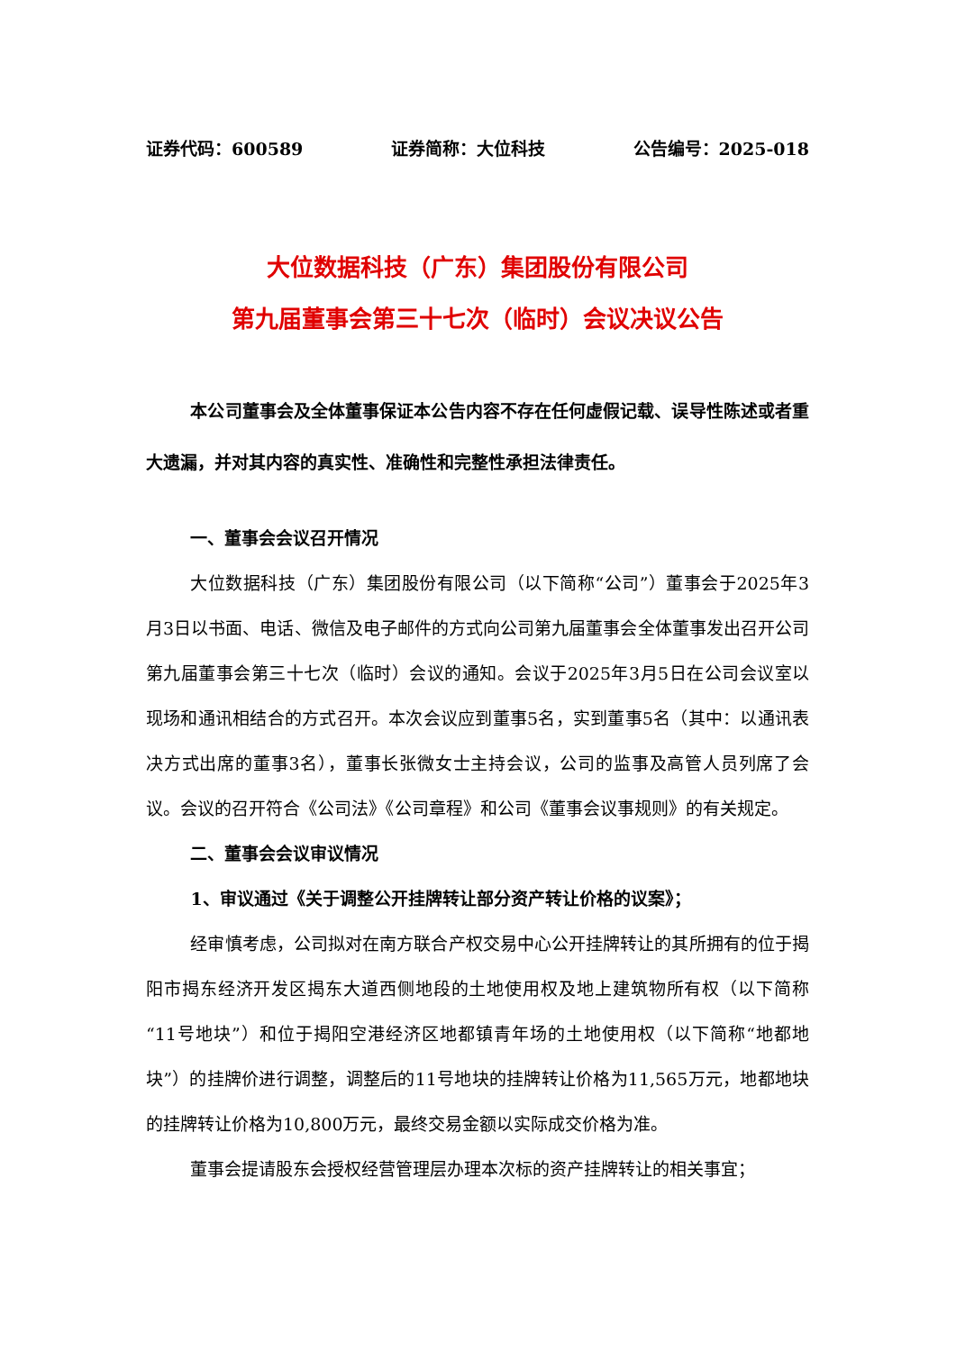证券代码：600589 证券简称：大位科技 公告编号：2025-018
大位数据科技（广东）集团股份有限公司
第九届董事会第三十七次（临时）会议决议公告
本公司董事会及全体董事保证本公告内容不存在任何虚假记载、误导性陈述或者重大遗漏，并对其内容的真实性、准确性和完整性承担法律责任。
一、董事会会议召开情况
大位数据科技（广东）集团股份有限公司（以下简称“公司”）董事会于2025年3月3日以书面、电话、微信及电子邮件的方式向公司第九届董事会全体董事发出召开公司第九届董事会第三十七次（临时）会议的通知。会议于2025年3月5日在公司会议室以现场和通讯相结合的方式召开。本次会议应到董事5名，实到董事5名（其中：以通讯表决方式出席的董事3名），董事长张微女士主持会议，公司的监事及高管人员列席了会议。会议的召开符合《公司法》《公司章程》和公司《董事会议事规则》的有关规定。
二、董事会会议审议情况
1、审议通过《关于调整公开挂牌转让部分资产转让价格的议案》；
经审慎考虑，公司拟对在南方联合产权交易中心公开挂牌转让的其所拥有的位于揭阳市揭东经济开发区揭东大道西侧地段的土地使用权及地上建筑物所有权（以下简称“11号地块”）和位于揭阳空港经济区地都镇青年场的土地使用权（以下简称“地都地块”）的挂牌价进行调整，调整后的11号地块的挂牌转让价格为11,565万元，地都地块的挂牌转让价格为10,800万元，最终交易金额以实际成交价格为准。
董事会提请股东会授权经营管理层办理本次标的资产挂牌转让的相关事宜；